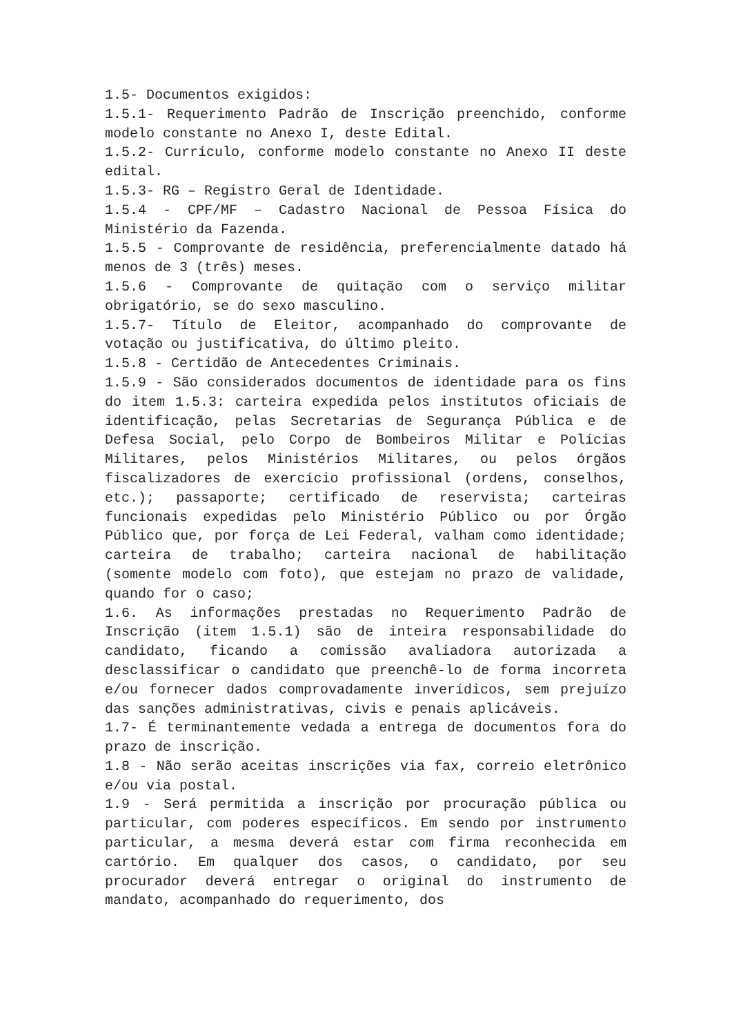1.5- Documentos exigidos:
1.5.1- Requerimento Padrão de Inscrição preenchido, conforme modelo constante no Anexo I, deste Edital.
1.5.2- Currículo, conforme modelo constante no Anexo II deste edital.
1.5.3- RG – Registro Geral de Identidade.
1.5.4 - CPF/MF – Cadastro Nacional de Pessoa Física do Ministério da Fazenda.
1.5.5 - Comprovante de residência, preferencialmente datado há menos de 3 (três) meses.
1.5.6 - Comprovante de quitação com o serviço militar obrigatório, se do sexo masculino.
1.5.7- Título de Eleitor, acompanhado do comprovante de votação ou justificativa, do último pleito.
1.5.8 - Certidão de Antecedentes Criminais.
1.5.9 - São considerados documentos de identidade para os fins do item 1.5.3: carteira expedida pelos institutos oficiais de identificação, pelas Secretarias de Segurança Pública e de Defesa Social, pelo Corpo de Bombeiros Militar e Polícias Militares, pelos Ministérios Militares, ou pelos órgãos fiscalizadores de exercício profissional (ordens, conselhos, etc.); passaporte; certificado de reservista; carteiras funcionais expedidas pelo Ministério Público ou por Órgão Público que, por força de Lei Federal, valham como identidade; carteira de trabalho; carteira nacional de habilitação (somente modelo com foto), que estejam no prazo de validade, quando for o caso;
1.6. As informações prestadas no Requerimento Padrão de Inscrição (item 1.5.1) são de inteira responsabilidade do candidato, ficando a comissão avaliadora autorizada a desclassificar o candidato que preenchê-lo de forma incorreta e/ou fornecer dados comprovadamente inverídicos, sem prejuízo das sanções administrativas, civis e penais aplicáveis.
1.7- É terminantemente vedada a entrega de documentos fora do prazo de inscrição.
1.8 - Não serão aceitas inscrições via fax, correio eletrônico e/ou via postal.
1.9 - Será permitida a inscrição por procuração pública ou particular, com poderes específicos. Em sendo por instrumento particular, a mesma deverá estar com firma reconhecida em cartório. Em qualquer dos casos, o candidato, por seu procurador deverá entregar o original do instrumento de mandato, acompanhado do requerimento, dos